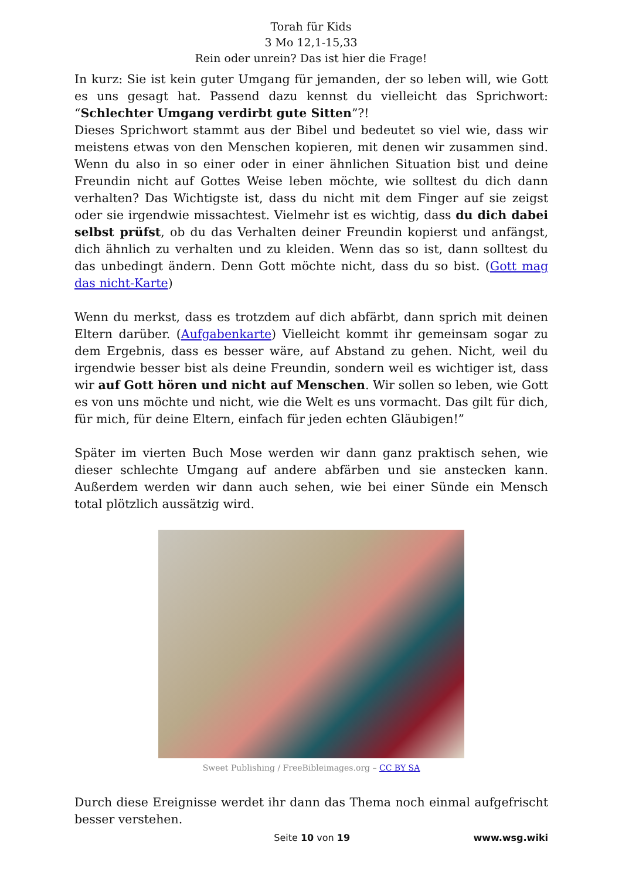Torah für Kids
3 Mo 12,1-15,33
Rein oder unrein? Das ist hier die Frage!
In kurz: Sie ist kein guter Umgang für jemanden, der so leben will, wie Gott es uns gesagt hat. Passend dazu kennst du vielleicht das Sprichwort: “Schlechter Umgang verdirbt gute Sitten”?!
Dieses Sprichwort stammt aus der Bibel und bedeutet so viel wie, dass wir meistens etwas von den Menschen kopieren, mit denen wir zusammen sind. Wenn du also in so einer oder in einer ähnlichen Situation bist und deine Freundin nicht auf Gottes Weise leben möchte, wie solltest du dich dann verhalten? Das Wichtigste ist, dass du nicht mit dem Finger auf sie zeigst oder sie irgendwie missachtest. Vielmehr ist es wichtig, dass du dich dabei selbst prüfst, ob du das Verhalten deiner Freundin kopierst und anfängst, dich ähnlich zu verhalten und zu kleiden. Wenn das so ist, dann solltest du das unbedingt ändern. Denn Gott möchte nicht, dass du so bist. (Gott mag das nicht-Karte)
Wenn du merkst, dass es trotzdem auf dich abfärbt, dann sprich mit deinen Eltern darüber. (Aufgabenkarte) Vielleicht kommt ihr gemeinsam sogar zu dem Ergebnis, dass es besser wäre, auf Abstand zu gehen. Nicht, weil du irgendwie besser bist als deine Freundin, sondern weil es wichtiger ist, dass wir auf Gott hören und nicht auf Menschen. Wir sollen so leben, wie Gott es von uns möchte und nicht, wie die Welt es uns vormacht. Das gilt für dich, für mich, für deine Eltern, einfach für jeden echten Gläubigen!”
Später im vierten Buch Mose werden wir dann ganz praktisch sehen, wie dieser schlechte Umgang auf andere abfärben und sie anstecken kann. Außerdem werden wir dann auch sehen, wie bei einer Sünde ein Mensch total plötzlich aussätzig wird.
Sweet Publishing / FreeBibleimages.org – CC BY SA
Durch diese Ereignisse werdet ihr dann das Thema noch einmal aufgefrischt besser verstehen.
Seite 10 von 19 www.wsg.wiki